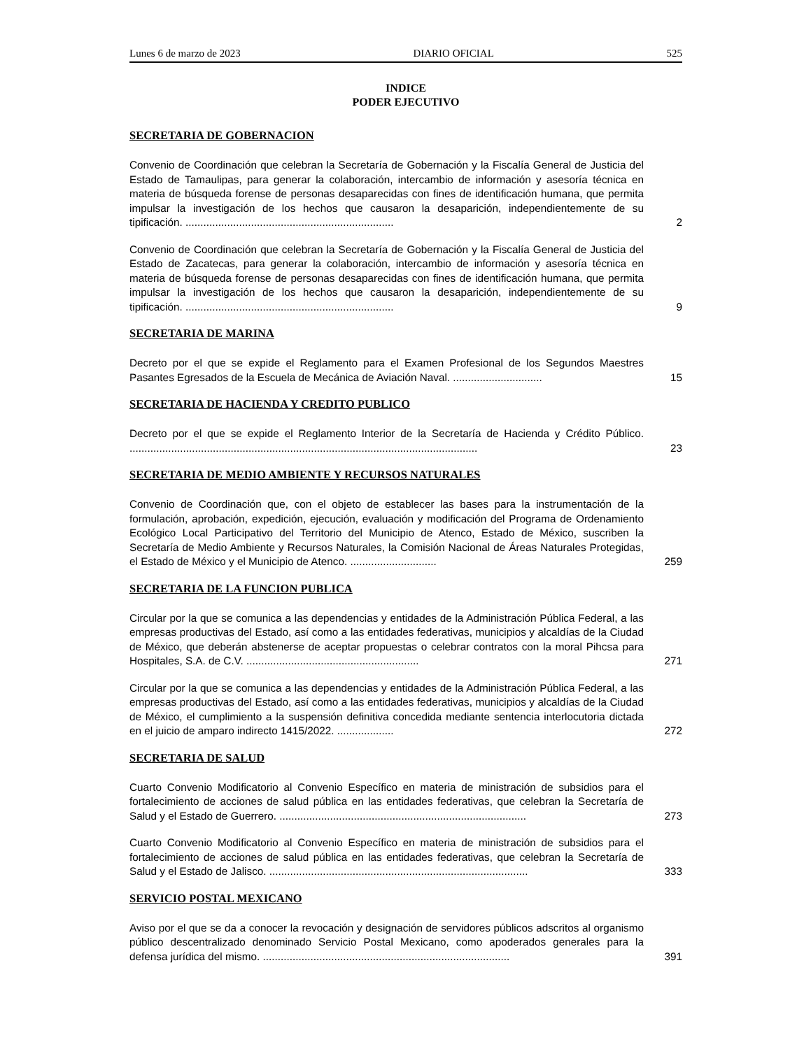Lunes 6 de marzo de 2023 DIARIO OFICIAL 525
INDICE
PODER EJECUTIVO
SECRETARIA DE GOBERNACION
Convenio de Coordinación que celebran la Secretaría de Gobernación y la Fiscalía General de Justicia del Estado de Tamaulipas, para generar la colaboración, intercambio de información y asesoría técnica en materia de búsqueda forense de personas desaparecidas con fines de identificación humana, que permita impulsar la investigación de los hechos que causaron la desaparición, independientemente de su tipificación. ......................................................................
2
Convenio de Coordinación que celebran la Secretaría de Gobernación y la Fiscalía General de Justicia del Estado de Zacatecas, para generar la colaboración, intercambio de información y asesoría técnica en materia de búsqueda forense de personas desaparecidas con fines de identificación humana, que permita impulsar la investigación de los hechos que causaron la desaparición, independientemente de su tipificación. ......................................................................
9
SECRETARIA DE MARINA
Decreto por el que se expide el Reglamento para el Examen Profesional de los Segundos Maestres Pasantes Egresados de la Escuela de Mecánica de Aviación Naval. ..............................
15
SECRETARIA DE HACIENDA Y CREDITO PUBLICO
Decreto por el que se expide el Reglamento Interior de la Secretaría de Hacienda y Crédito Público. .....................................................................................................................
23
SECRETARIA DE MEDIO AMBIENTE Y RECURSOS NATURALES
Convenio de Coordinación que, con el objeto de establecer las bases para la instrumentación de la formulación, aprobación, expedición, ejecución, evaluación y modificación del Programa de Ordenamiento Ecológico Local Participativo del Territorio del Municipio de Atenco, Estado de México, suscriben la Secretaría de Medio Ambiente y Recursos Naturales, la Comisión Nacional de Áreas Naturales Protegidas, el Estado de México y el Municipio de Atenco. .............................
259
SECRETARIA DE LA FUNCION PUBLICA
Circular por la que se comunica a las dependencias y entidades de la Administración Pública Federal, a las empresas productivas del Estado, así como a las entidades federativas, municipios y alcaldías de la Ciudad de México, que deberán abstenerse de aceptar propuestas o celebrar contratos con la moral Pihcsa para Hospitales, S.A. de C.V. ..........................................................
271
Circular por la que se comunica a las dependencias y entidades de la Administración Pública Federal, a las empresas productivas del Estado, así como a las entidades federativas, municipios y alcaldías de la Ciudad de México, el cumplimiento a la suspensión definitiva concedida mediante sentencia interlocutoria dictada en el juicio de amparo indirecto 1415/2022. ...................
272
SECRETARIA DE SALUD
Cuarto Convenio Modificatorio al Convenio Específico en materia de ministración de subsidios para el fortalecimiento de acciones de salud pública en las entidades federativas, que celebran la Secretaría de Salud y el Estado de Guerrero. ...................................................................................
273
Cuarto Convenio Modificatorio al Convenio Específico en materia de ministración de subsidios para el fortalecimiento de acciones de salud pública en las entidades federativas, que celebran la Secretaría de Salud y el Estado de Jalisco. .......................................................................................
333
SERVICIO POSTAL MEXICANO
Aviso por el que se da a conocer la revocación y designación de servidores públicos adscritos al organismo público descentralizado denominado Servicio Postal Mexicano, como apoderados generales para la defensa jurídica del mismo. ...................................................................................
391